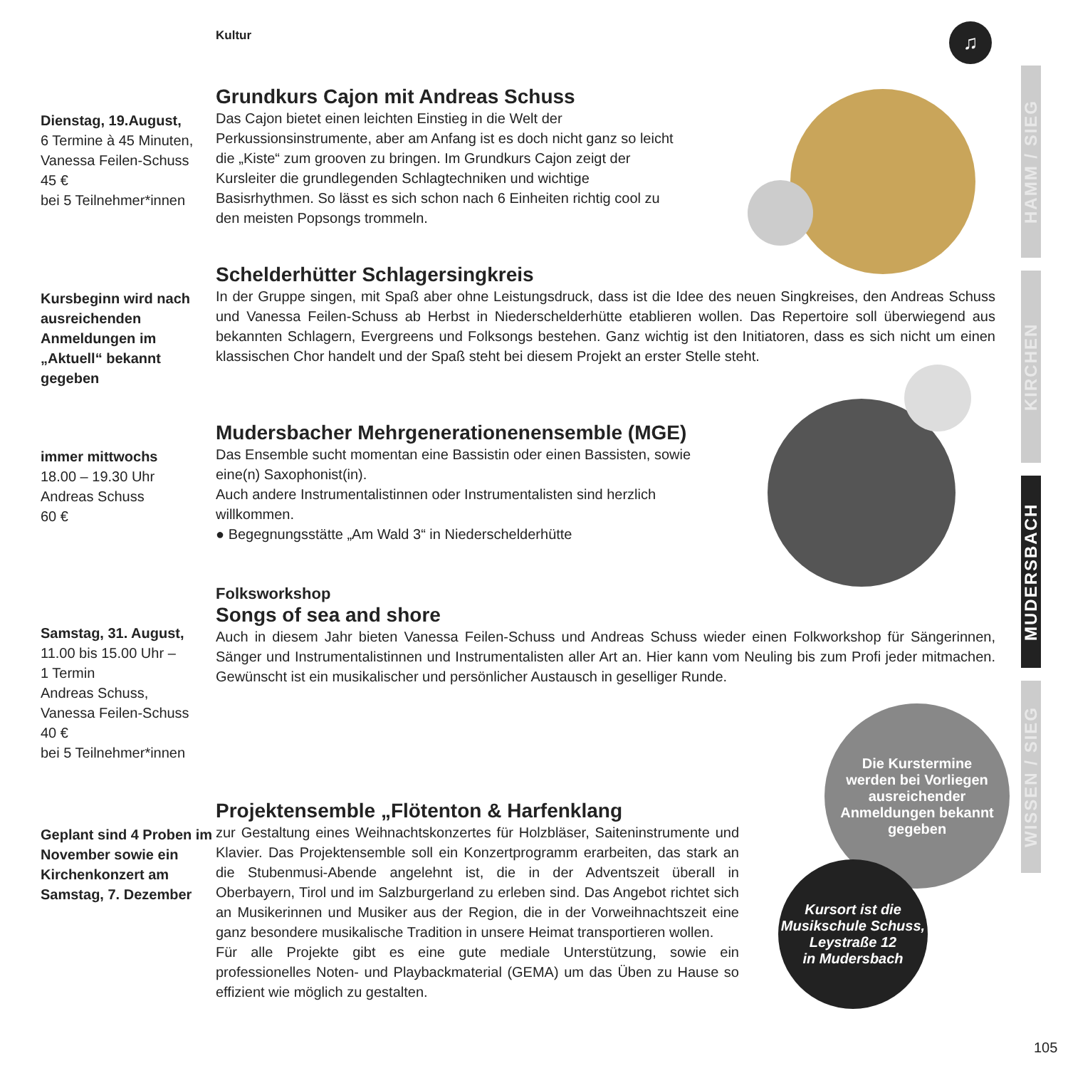Kultur ♫
Dienstag, 19.August,
6 Termine à 45 Minuten,
Vanessa Feilen-Schuss
45 €
bei 5 Teilnehmer*innen
Grundkurs Cajon mit Andreas Schuss
Das Cajon bietet einen leichten Einstieg in die Welt der Perkussionsinstrumente, aber am Anfang ist es doch nicht ganz so leicht die „Kiste“ zum grooven zu bringen. Im Grundkurs Cajon zeigt der Kursleiter die grundlegenden Schlagtechniken und wichtige Basisrhythmen. So lässt es sich schon nach 6 Einheiten richtig cool zu den meisten Popsongs trommeln.
Kursbeginn wird nach ausreichenden Anmeldungen im „Aktuell“ bekannt gegeben
Schelderhütter Schlagersingkreis
In der Gruppe singen, mit Spaß aber ohne Leistungsdruck, dass ist die Idee des neuen Singkreises, den Andreas Schuss und Vanessa Feilen-Schuss ab Herbst in Niederschelderhütte etablieren wollen. Das Repertoire soll überwiegend aus bekannten Schlagern, Evergreens und Folksongs bestehen. Ganz wichtig ist den Initiatoren, dass es sich nicht um einen klassischen Chor handelt und der Spaß steht bei diesem Projekt an erster Stelle steht.
immer mittwochs
18.00 – 19.30 Uhr
Andreas Schuss
60 €
Mudersbacher Mehrgenerationenensemble (MGE)
Das Ensemble sucht momentan eine Bassistin oder einen Bassisten, sowie eine(n) Saxophonist(in).
Auch andere Instrumentalistinnen oder Instrumentalisten sind herzlich willkommen.
● Begegnungsstätte „Am Wald 3“ in Niederschelderhütte
Samstag, 31. August,
11.00 bis 15.00 Uhr –
1 Termin
Andreas Schuss,
Vanessa Feilen-Schuss
40 €
bei 5 Teilnehmer*innen
Folksworkshop
Songs of sea and shore
Auch in diesem Jahr bieten Vanessa Feilen-Schuss und Andreas Schuss wieder einen Folkworkshop für Sängerinnen, Sänger und Instrumentalistinnen und Instrumentalisten aller Art an. Hier kann vom Neuling bis zum Profi jeder mitmachen. Gewünscht ist ein musikalischer und persönlicher Austausch in geselliger Runde.
Geplant sind 4 Proben im November sowie ein Kirchenkonzert am Samstag, 7. Dezember
Projektensemble „Flötenton & Harfenklang
zur Gestaltung eines Weihnachtskonzertes für Holzbläser, Saiteninstrumente und Klavier. Das Projektensemble soll ein Konzertprogramm erarbeiten, das stark an die Stubenmusi-Abende angelehnt ist, die in der Adventszeit überall in Oberbayern, Tirol und im Salzburgerland zu erleben sind. Das Angebot richtet sich an Musikerinnen und Musiker aus der Region, die in der Vorweihnachtszeit eine ganz besondere musikalische Tradition in unsere Heimat transportieren wollen.
Für alle Projekte gibt es eine gute mediale Unterstützung, sowie ein professionelles Noten- und Playbackmaterial (GEMA) um das Üben zu Hause so effizient wie möglich zu gestalten.
Die Kurstermine werden bei Vorliegen ausreichender Anmeldungen bekannt gegeben
Kursort ist die
Musikschule Schuss,
Leystraße 12
in Mudersbach
HAMM / SIEG
KIRCHEN
MUDERSBACH
WISSEN / SIEG
105